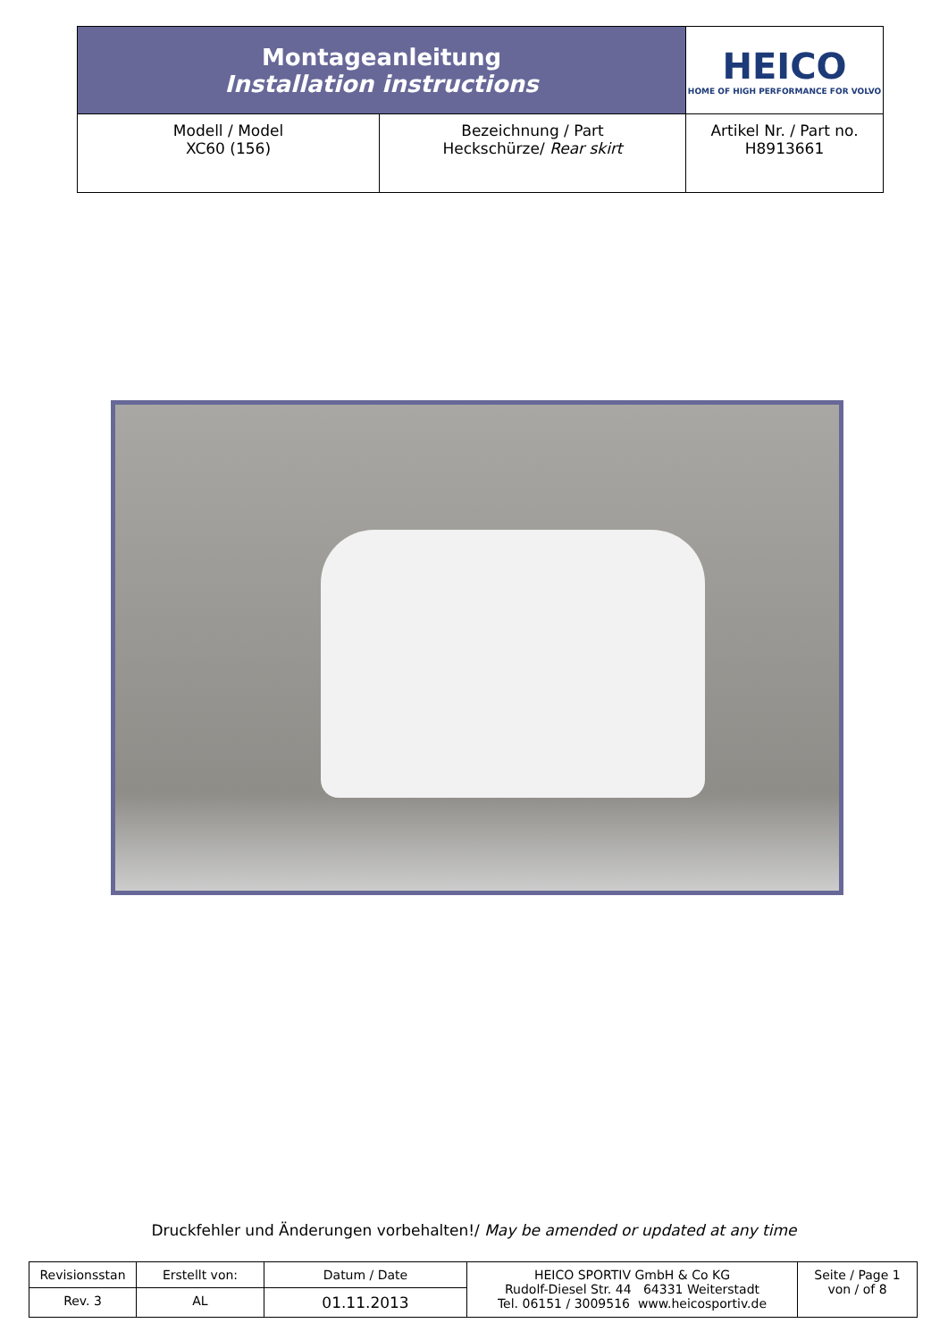| Montageanleitung Installation instructions | | HEICO HOME OF HIGH PERFORMANCE FOR VOLVO |
| Modell / Model XC60 (156) | Bezeichnung / Part Heckschürze/ Rear skirt | Artikel Nr. / Part no. H8913661 |
Druckfehler und Änderungen vorbehalten!/ May be amended or updated at any time
| Revisionsstan | Erstellt von: | Datum / Date | HEICO SPORTIV GmbH & Co KG Rudolf-Diesel Str. 44 64331 Weiterstadt Tel. 06151 / 3009516 www.heicosportiv.de | Seite / Page 1 von / of 8 |
| Rev. 3 | AL | 01.11.2013 | | |